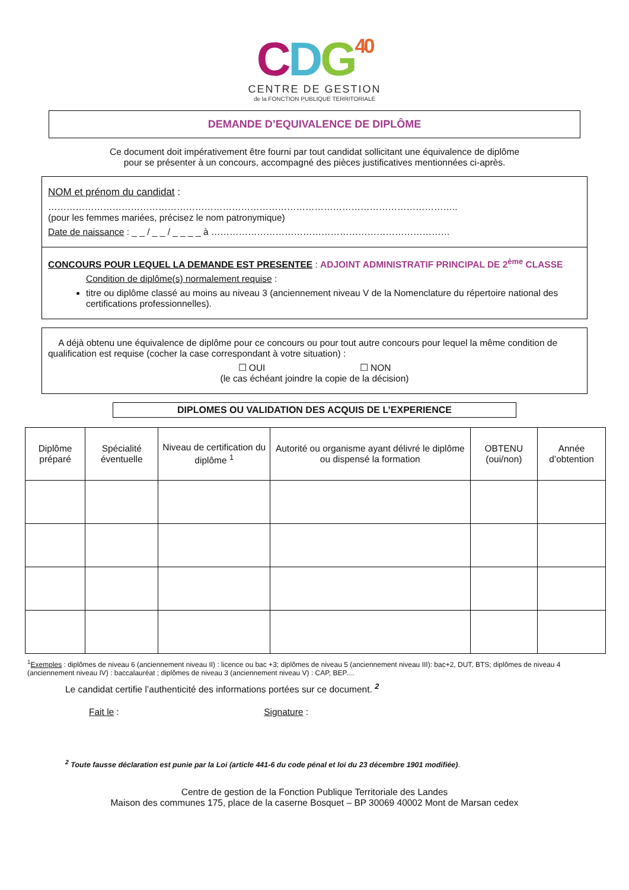CDG 40
CENTRE DE GESTION
de la FONCTION PUBLIQUE TERRITORIALE
DEMANDE D’EQUIVALENCE DE DIPLÔME
Ce document doit impérativement être fourni par tout candidat sollicitant une équivalence de diplôme
pour se présenter à un concours, accompagné des pièces justificatives mentionnées ci-après.
NOM et prénom du candidat :
……………………………………………………………………………………………………………………..
(pour les femmes mariées, précisez le nom patronymique)
Date de naissance : _ _ / _ _ / _ _ _ _ à ……………………………………………………………………
CONCOURS POUR LEQUEL LA DEMANDE EST PRESENTEE : ADJOINT ADMINISTRATIF PRINCIPAL DE 2<sup>ème</sup> CLASSE
Condition de diplôme(s) normalement requise :
titre ou diplôme classé au moins au niveau 3 (anciennement niveau V de la Nomenclature du répertoire national des certifications professionnelles).
A déjà obtenu une équivalence de diplôme pour ce concours ou pour tout autre concours pour lequel la même condition de qualification est requise (cocher la case correspondant à votre situation) :
☐ OUI ☐ NON
(le cas échéant joindre la copie de la décision)
DIPLOMES OU VALIDATION DES ACQUIS DE L’EXPERIENCE
| Diplôme préparé | Spécialité éventuelle | Niveau de certification du diplôme <sup>1</sup> | Autorité ou organisme ayant délivré le diplôme ou dispensé la formation | OBTENU (oui/non) | Année d’obtention |
| --- | --- | --- | --- | --- | --- |
<sup>1</sup> Exemples : diplômes de niveau 6 (anciennement niveau II) : licence ou bac +3; diplômes de niveau 5 (anciennement niveau III): bac+2, DUT, BTS; diplômes de niveau 4 (anciennement niveau IV) : baccalauréat ; diplômes de niveau 3 (anciennement niveau V) : CAP, BEP....
Le candidat certifie l’authenticité des informations portées sur ce document. <sup>2</sup>
Fait le : Signature :
<sup>2</sup> Toute fausse déclaration est punie par la Loi (article 441-6 du code pénal et loi du 23 décembre 1901 modifiée).
Centre de gestion de la Fonction Publique Territoriale des Landes
Maison des communes 175, place de la caserne Bosquet – BP 30069 40002 Mont de Marsan cedex